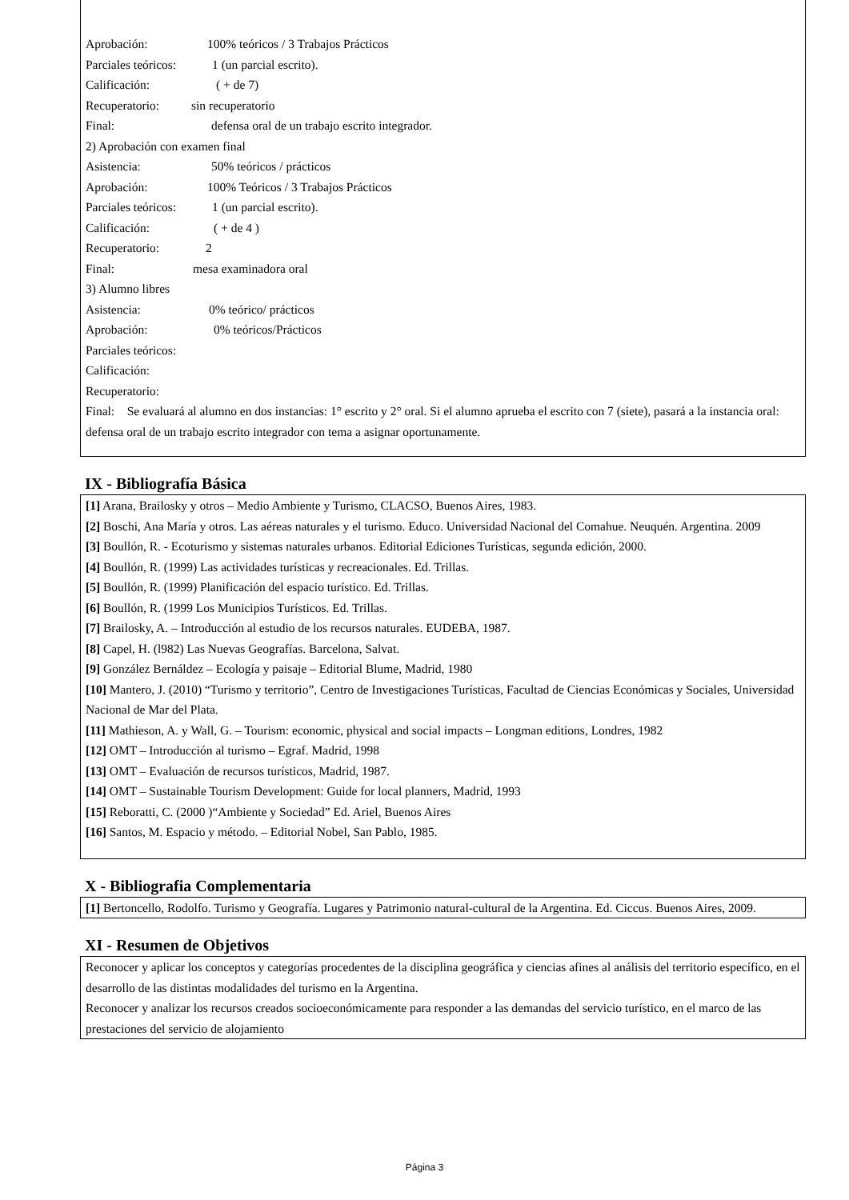Aprobación: 100% teóricos / 3 Trabajos Prácticos
Parciales teóricos: 1 (un parcial escrito).
Calificación: ( + de 7)
Recuperatorio: sin recuperatorio
Final: defensa oral de un trabajo escrito integrador.
2) Aprobación con examen final
Asistencia: 50% teóricos / prácticos
Aprobación: 100% Teóricos / 3 Trabajos Prácticos
Parciales teóricos: 1 (un parcial escrito).
Calificación: ( + de 4 )
Recuperatorio: 2
Final: mesa examinadora oral
3) Alumno libres
Asistencia: 0% teórico/ prácticos
Aprobación: 0% teóricos/Prácticos
Parciales teóricos:
Calificación:
Recuperatorio:
Final: Se evaluará al alumno en dos instancias: 1° escrito y 2° oral. Si el alumno aprueba el escrito con 7 (siete), pasará a la instancia oral: defensa oral de un trabajo escrito integrador con tema a asignar oportunamente.
IX - Bibliografía Básica
[1] Arana, Brailosky y otros – Medio Ambiente y Turismo, CLACSO, Buenos Aires, 1983.
[2] Boschi, Ana María y otros. Las aéreas naturales y el turismo. Educo. Universidad Nacional del Comahue. Neuquén. Argentina. 2009
[3] Boullón, R. - Ecoturismo y sistemas naturales urbanos. Editorial Ediciones Turísticas, segunda edición, 2000.
[4] Boullón, R. (1999) Las actividades turísticas y recreacionales. Ed. Trillas.
[5] Boullón, R. (1999) Planificación del espacio turístico. Ed. Trillas.
[6] Boullón, R. (1999 Los Municipios Turísticos. Ed. Trillas.
[7] Brailosky, A. – Introducción al estudio de los recursos naturales. EUDEBA, 1987.
[8] Capel, H. (l982) Las Nuevas Geografías. Barcelona, Salvat.
[9] González Bernáldez – Ecología y paisaje – Editorial Blume, Madrid, 1980
[10] Mantero, J. (2010) “Turismo y territorio”, Centro de Investigaciones Turísticas, Facultad de Ciencias Económicas y Sociales, Universidad Nacional de Mar del Plata.
[11] Mathieson, A. y Wall, G. – Tourism: economic, physical and social impacts – Longman editions, Londres, 1982
[12] OMT – Introducción al turismo – Egraf. Madrid, 1998
[13] OMT – Evaluación de recursos turísticos, Madrid, 1987.
[14] OMT – Sustainable Tourism Development: Guide for local planners, Madrid, 1993
[15] Reboratti, C. (2000 )“Ambiente y Sociedad” Ed. Ariel, Buenos Aires
[16] Santos, M. Espacio y método. – Editorial Nobel, San Pablo, 1985.
X - Bibliografia Complementaria
[1] Bertoncello, Rodolfo. Turismo y Geografía. Lugares y Patrimonio natural-cultural de la Argentina. Ed. Ciccus. Buenos Aires, 2009.
XI - Resumen de Objetivos
Reconocer y aplicar los conceptos y categorías procedentes de la disciplina geográfica y ciencias afines al análisis del territorio específico, en el desarrollo de las distintas modalidades del turismo en la Argentina.
Reconocer y analizar los recursos creados socioeconómicamente para responder a las demandas del servicio turístico, en el marco de las prestaciones del servicio de alojamiento
Página 3